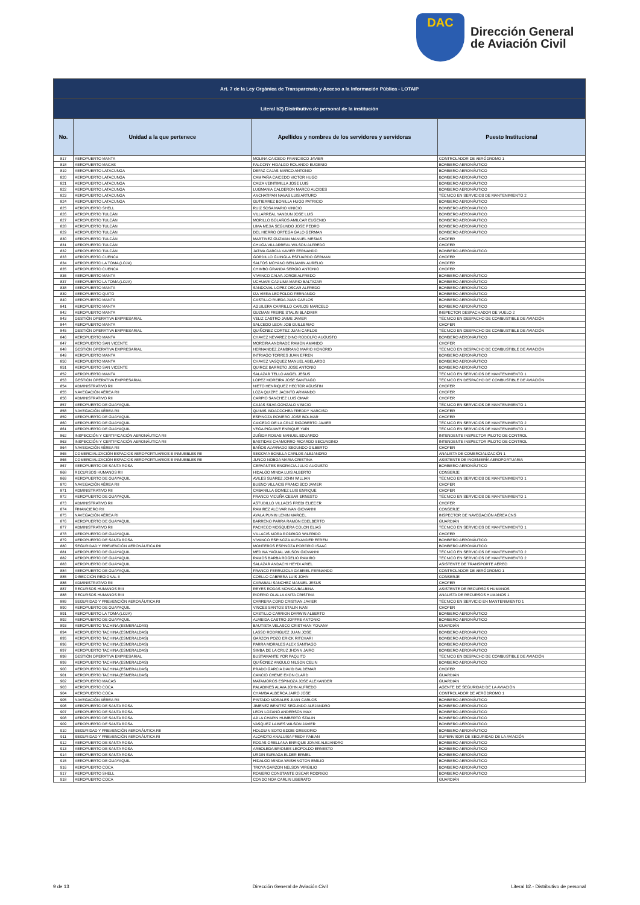DAC
Dirección General
de Aviación Civil
| Art. 7 de la Ley Orgánica de Transparencia y Acceso a la Información Pública - LOTAIP | | | |
| Literal b2) Distributivo de personal de la institución | | | |
| No. | Unidad a la que pertenece | Apellidos y nombres de los servidores y servidoras | Puesto Institucional |
| 817 | AEROPUERTO MANTA | MOLINA CAICEDO FRANCISCO JAVIER | CONTROLADOR DE AERÓDROMO 1 |
| 818 | AEROPUERTO MACAS | FALCONY HIDALGO ROLANDO EUGENIO | BOMBERO AERONÁUTICO |
| 819 | AEROPUERTO LATACUNGA | DEFAZ CAJAS MARCO ANTONIO | BOMBERO AERONÁUTICO |
| 820 | AEROPUERTO LATACUNGA | CAMPAÑA CAICEDO VICTOR HUGO | BOMBERO AERONÁUTICO |
| 821 | AEROPUERTO LATACUNGA | CAIZA VEINTIMILLA JOSE LUIS | BOMBERO AERONÁUTICO |
| 822 | AEROPUERTO LATACUNGA | LUGMANIA CALDERON MARCO ALCIDES | BOMBERO AERONÁUTICO |
| 823 | AEROPUERTO LATACUNGA | ANCHATIPAN NAVAS LUIS ARTURO | TÉCNICO EN SERVICIOS DE MANTENIMIENTO 2 |
| 824 | AEROPUERTO LATACUNGA | GUTIERREZ BONILLA HUGO PATRICIO | BOMBERO AERONÁUTICO |
| 825 | AEROPUERTO SHELL | RUIZ SOSA MARIO VINICIO | BOMBERO AERONÁUTICO |
| 826 | AEROPUERTO TULCÁN | VILLARREAL YANDUN JOSE LUIS | BOMBERO AERONÁUTICO |
| 827 | AEROPUERTO TULCÁN | MORILLO BOLAÑOS AMILCAR EUGENIO | BOMBERO AERONÁUTICO |
| 828 | AEROPUERTO TULCÁN | LIMA MEJIA SEGUNDO JOSE PEDRO | BOMBERO AERONÁUTICO |
| 829 | AEROPUERTO TULCÁN | DEL HIERRO ORTEGA GALO GERMAN | BOMBERO AERONÁUTICO |
| 830 | AEROPUERTO TULCÁN | MARTINEZ GUZMAN MANUEL MESIAS | CHOFER |
| 831 | AEROPUERTO TULCÁN | CHUGA VILLARREAL WILSON ALFREDO | CHOFER |
| 832 | AEROPUERTO TULCÁN | JATIVA GARCIA XAVIER FERNANDO | BOMBERO AERONÁUTICO |
| 833 | AEROPUERTO CUENCA | GORDILLO GUINGLA ESTUARDO GERMAN | CHOFER |
| 834 | AEROPUERTO LA TOMA (LOJA) | SALTOS MOYANO BENJAMIN AURELIO | CHOFER |
| 835 | AEROPUERTO CUENCA | CHIMBO GRANDA SERGIO ANTONIO | CHOFER |
| 836 | AEROPUERTO MANTA | VIVANCO CALVA JORGE ALFREDO | BOMBERO AERONÁUTICO |
| 837 | AEROPUERTO LA TOMA (LOJA) | UCHUARI CAJILIMA MARIO BALTAZAR | BOMBERO AERONÁUTICO |
| 838 | AEROPUERTO MANTA | SANDOVAL LOPEZ OSCAR ALFREDO | BOMBERO AERONÁUTICO |
| 839 | AEROPUERTO QUITO | IZA VIERA LEOPOLDO FERNANDO | BOMBERO AERONÁUTICO |
| 840 | AEROPUERTO MANTA | CASTILLO RUEDA JUAN CARLOS | BOMBERO AERONÁUTICO |
| 841 | AEROPUERTO MANTA | AGUILERA CARRILLO CARLOS MARCELO | BOMBERO AERONÁUTICO |
| 842 | AEROPUERTO MANTA | GUZMAN FREIRE STALIN BLADIMIR | INSPECTOR DESPACHADOR DE VUELO 2 |
| 843 | GESTIÓN OPERATIVA EMPRESARIAL | VELIZ CASTRO JAIME JAVIER | TÉCNICO EN DESPACHO DE COMBUSTIBLE DE AVIACIÓN |
| 844 | AEROPUERTO MANTA | SALCEDO LEON JOB GUILLERMO | CHOFER |
| 845 | GESTIÓN OPERATIVA EMPRESARIAL | QUIÑONEZ CORTEZ JUAN CARLOS | TÉCNICO EN DESPACHO DE COMBUSTIBLE DE AVIACIÓN |
| 846 | AEROPUERTO MANTA | CHAVEZ NEVAREZ DINO RODOLFO AUGUSTO | BOMBERO AERONÁUTICO |
| 847 | AEROPUERTO SAN VICENTE | MOREIRA ANDRADE RAMON AMANDO | CHOFER |
| 848 | GESTIÓN OPERATIVA EMPRESARIAL | HERNANDEZ ZAMBRANO MARIO HONORIO | TÉCNICO EN DESPACHO DE COMBUSTIBLE DE AVIACIÓN |
| 849 | AEROPUERTO MANTA | INTRIAGO TORRES JUAN EFREN | BOMBERO AERONÁUTICO |
| 850 | AEROPUERTO MANTA | CHAVEZ VASQUEZ MANUEL ABELARDO | BOMBERO AERONÁUTICO |
| 851 | AEROPUERTO SAN VICENTE | QUIROZ BARRETO JOSE ANTONIO | BOMBERO AERONÁUTICO |
| 852 | AEROPUERTO MANTA | SALAZAR TELLO ANGEL JESUS | TÉCNICO EN SERVICIOS DE MANTENIMIENTO 1 |
| 853 | GESTIÓN OPERATIVA EMPRESARIAL | LOPEZ MOREIRA JOSE SANTIAGO | TÉCNICO EN DESPACHO DE COMBUSTIBLE DE AVIACIÓN |
| 854 | ADMINISTRATIVO RII | NIETO HENRIQUEZ HECTOR AGUSTIN | CHOFER |
| 855 | NAVEGACIÓN AÉREA RII | LOZA QUIZPE JACINTO ARMANDO | CHOFER |
| 856 | ADMINISTRATIVO RII | CARPIO SANCHEZ LUIS OMAR | CHOFER |
| 857 | AEROPUERTO DE GUAYAQUIL | CAJAS SILVA GONZALO VINICIO | TÉCNICO EN SERVICIOS DE MANTENIMIENTO 1 |
| 858 | NAVEGACIÓN AÉREA RII | QUIMIS INDACOCHEA FREDDY NARCISO | CHOFER |
| 859 | AEROPUERTO DE GUAYAQUIL | ESPINOZA ROMERO JOSE BOLIVAR | CHOFER |
| 860 | AEROPUERTO DE GUAYAQUIL | CAICEDO DE LA CRUZ RIGOBERTO JAVIER | TÉCNICO EN SERVICIOS DE MANTENIMIENTO 2 |
| 861 | AEROPUERTO DE GUAYAQUIL | VEGA PIGUAVE ENRIQUE YARI | TÉCNICO EN SERVICIOS DE MANTENIMIENTO 1 |
| 862 | INSPECCIÓN Y CERTIFICACIÓN AERONÁUTICA RII | ZUÑIGA ROSAS MANUEL EDUARDO | INTENDENTE INSPECTOR PILOTO DE CONTROL |
| 863 | INSPECCIÓN Y CERTIFICACIÓN AERONÁUTICA RII | BASTIDAS CHAMORRO RICARDO SECUNDINO | INTENDENTE INSPECTOR PILOTO DE CONTROL |
| 864 | NAVEGACIÓN AÉREA RII | BAÑOS ALVARADO SEGUNDO GILBERTO | CHOFER |
| 865 | COMERCIALIZACIÓN ESPACIOS AEROPORTUARIOS E INMUEBLES RII | SEGOVIA BONILLA CARLOS ALEJANDRO | ANALISTA DE COMERCIALIZACIÓN 1 |
| 866 | COMERCIALIZACIÓN ESPACIOS AEROPORTUARIOS E INMUEBLES RII | JUNCO NOBOA MARIA CRISTINA | ASISTENTE DE INGENIERÍA AEROPORTUARIA |
| 867 | AEROPUERTO DE SANTA ROSA | CERVANTES ENGRACIA JULIO AUGUSTO | BOMBERO AERONÁUTICO |
| 868 | RECURSOS HUMANOS RII | HIDALGO MINDA LUIS ALBERTO | CONSERJE |
| 869 | AEROPUERTO DE GUAYAQUIL | AVILES SUAREZ JOHN WILLIAN | TÉCNICO EN SERVICIOS DE MANTENIMIENTO 1 |
| 870 | NAVEGACIÓN AÉREA RII | BUENO VILLACIS FRANCISCO JAVIER | CHOFER |
| 871 | ADMINISTRATIVO RII | CABANILLA GOMEZ LUIS ENRIQUE | CHOFER |
| 872 | AEROPUERTO DE GUAYAQUIL | FRANCO VICUÑA CESAR ERNESTO | TÉCNICO EN SERVICIOS DE MANTENIMIENTO 1 |
| 873 | ADMINISTRATIVO RII | ASTUDILLO VILLACIS FREDI ELIECER | CHOFER |
| 874 | FINANCIERO RII | RAMIREZ ALCIVAR IVAN GIOVANNI | CONSERJE |
| 875 | NAVEGACIÓN AÉREA RI | AYALA PUNIN LENIN MARCEL | INSPECTOR DE NAVEGACIÓN AÉREA CNS |
| 876 | AEROPUERTO DE GUAYAQUIL | BARRENO PARRA RAMON EDELBERTO | GUARDIÁN |
| 877 | ADMINISTRATIVO RII | PACHECO MOSQUERA COLON ELIAS | TÉCNICO EN SERVICIOS DE MANTENIMIENTO 1 |
| 878 | AEROPUERTO DE GUAYAQUIL | VILLACIS MORA RODRIGO WILFRIDO | CHOFER |
| 879 | AEROPUERTO DE SANTA ROSA | VIVANCO ESPINOZA ALEXANDER EFREN | BOMBERO AERONÁUTICO |
| 880 | SEGURIDAD Y PREVENCIÓN AERONÁUTICA RII | MONTEROS ESPINOZA PORFIRIO ISAAC | BOMBERO AERONÁUTICO |
| 881 | AEROPUERTO DE GUAYAQUIL | MEDINA YAGUAL WILSON GIOVANNI | TÉCNICO EN SERVICIOS DE MANTENIMIENTO 2 |
| 882 | AEROPUERTO DE GUAYAQUIL | RAMOS BARBA ROGELIO RAMIRO | TÉCNICO EN SERVICIOS DE MANTENIMIENTO 2 |
| 883 | AEROPUERTO DE GUAYAQUIL | SALAZAR ANDACHI HEYDI ARIEL | ASISTENTE DE TRANSPORTE AÉREO |
| 884 | AEROPUERTO DE GUAYAQUIL | FRANCO FERRUZOLA GABRIEL FERNANDO | CONTROLADOR DE AERÓDROMO 1 |
| 885 | DIRECCIÓN REGIONAL II | COELLO CABRERA LUIS JOHN | CONSERJE |
| 886 | ADMINISTRATIVO RII | CARABALI SANCHEZ MANUEL JESUS | CHOFER |
| 887 | RECURSOS HUMANOS RIII | REYES RODAS MONICA BALBINA | ASISTENTE DE RECURSOS HUMANOS |
| 888 | RECURSOS HUMANOS RIII | RIOFRIO OLALLA ANITA CRISTINA | ANALISTA DE RECURSOS HUMANOS 1 |
| 889 | SEGURIDAD Y PREVENCIÓN AERONÁUTICA RI | CARRERA CORO CRISTIAN JAVIER | TÉCNICO EN SERVICIO EN MANTENIMIENTO 1 |
| 890 | AEROPUERTO DE GUAYAQUIL | VINCES SANTOS STALIN IVAN | CHOFER |
| 891 | AEROPUERTO LA TOMA (LOJA) | CASTILLO CARRION DARWIN ALBERTO | BOMBERO AERONÁUTICO |
| 892 | AEROPUERTO DE GUAYAQUIL | ALMEIDA CASTRO JOFFRE ANTONIO | BOMBERO AERONÁUTICO |
| 893 | AEROPUERTO TACHINA (ESMERALDAS) | BAUTISTA VELASCO CRISTHIAN YOVANY | GUARDIÁN |
| 894 | AEROPUERTO TACHINA (ESMERALDAS) | LASSO RODRIGUEZ JUAN JOSE | BOMBERO AERONÁUTICO |
| 895 | AEROPUERTO TACHINA (ESMERALDAS) | GARZON POZO ERICK RITCHARI | BOMBERO AERONÁUTICO |
| 896 | AEROPUERTO TACHINA (ESMERALDAS) | PARRA MORALES ALEX SANTIAGO | BOMBERO AERONÁUTICO |
| 897 | AEROPUERTO TACHINA (ESMERALDAS) | SIMBA DE LA CRUZ JHONN JAIRO | BOMBERO AERONÁUTICO |
| 898 | GESTIÓN OPERATIVA EMPRESARIAL | BUSTAMANTE YOR PAQUITO | TÉCNICO EN DESPACHO DE COMBUSTIBLE DE AVIACIÓN |
| 899 | AEROPUERTO TACHINA (ESMERALDAS) | QUIÑONEZ ANGULO NILSON CELIN | BOMBERO AERONÁUTICO |
| 900 | AEROPUERTO TACHINA (ESMERALDAS) | PRADO GARCIA DAVID BALDEMAR | CHOFER |
| 901 | AEROPUERTO TACHINA (ESMERALDAS) | CANCIO CHEME EXON CLARD | GUARDIÁN |
| 902 | AEROPUERTO MACAS | MATAMOROS ESPINOZA JOSE ALEXANDER | GUARDIÁN |
| 903 | AEROPUERTO COCA | PALADINES ALAVA JOHN ALFREDO | AGENTE DE SEGURIDAD DE LA AVIACIÓN |
| 904 | AEROPUERTO COCA | CHAMBA ALBERCA JAIRO JOSE | CONTROLADOR DE AERÓDROMO 1 |
| 905 | NAVEGACIÓN AÉREA RII | PINTADO MORALES JUAN CARLOS | BOMBERO AERONÁUTICO |
| 906 | AEROPUERTO DE SANTA ROSA | JIMENEZ BENITEZ SEGUNDO ALEJANDRO | BOMBERO AERONÁUTICO |
| 907 | AEROPUERTO DE SANTA ROSA | LEON LOZANO ANDERSON MAX | BOMBERO AERONÁUTICO |
| 908 | AEROPUERTO DE SANTA ROSA | AJILA CHAPIN HUMBERTO STALIN | BOMBERO AERONÁUTICO |
| 909 | AEROPUERTO DE SANTA ROSA | VASQUEZ LAINES WILSON JAVIER | BOMBERO AERONÁUTICO |
| 910 | SEGURIDAD Y PREVENCIÓN AERONÁUTICA RII | HOLGUIN SOTO EDDIE GREGORIO | BOMBERO AERONÁUTICO |
| 911 | SEGURIDAD Y PREVENCIÓN AERONÁUTICA RI | ALOMOTO ANALUISA FREDY FABIAN | SUPERVISOR DE SEGURIDAD DE LA AVIACIÓN |
| 912 | AEROPUERTO DE SANTA ROSA | RODAS ORELLANA ENRIQUE JONAS ALEJANDRO | BOMBERO AERONÁUTICO |
| 913 | AEROPUERTO DE SANTA ROSA | ARBOLEDA BRIONES LEOPOLDO ERNESTO | BOMBERO AERONÁUTICO |
| 914 | AEROPUERTO DE SANTA ROSA | URDIN SURIAGA ELDER ERMEL | BOMBERO AERONÁUTICO |
| 915 | AEROPUERTO DE GUAYAQUIL | HIDALGO MINDA WASHINGTON EMILIO | BOMBERO AERONÁUTICO |
| 916 | AEROPUERTO COCA | TROYA GARZON NELSON VIRGILIO | BOMBERO AERONÁUTICO |
| 917 | AEROPUERTO SHELL | ROMERO CONSTANTE OSCAR RODRIGO | BOMBERO AERONÁUTICO |
| 918 | AEROPUERTO COCA | CONDO NOA CARLIN LIBERATO | GUARDIÁN |
9 de 13 Dirección General de Aviación Civil Literal b2.- Distributivo de personal